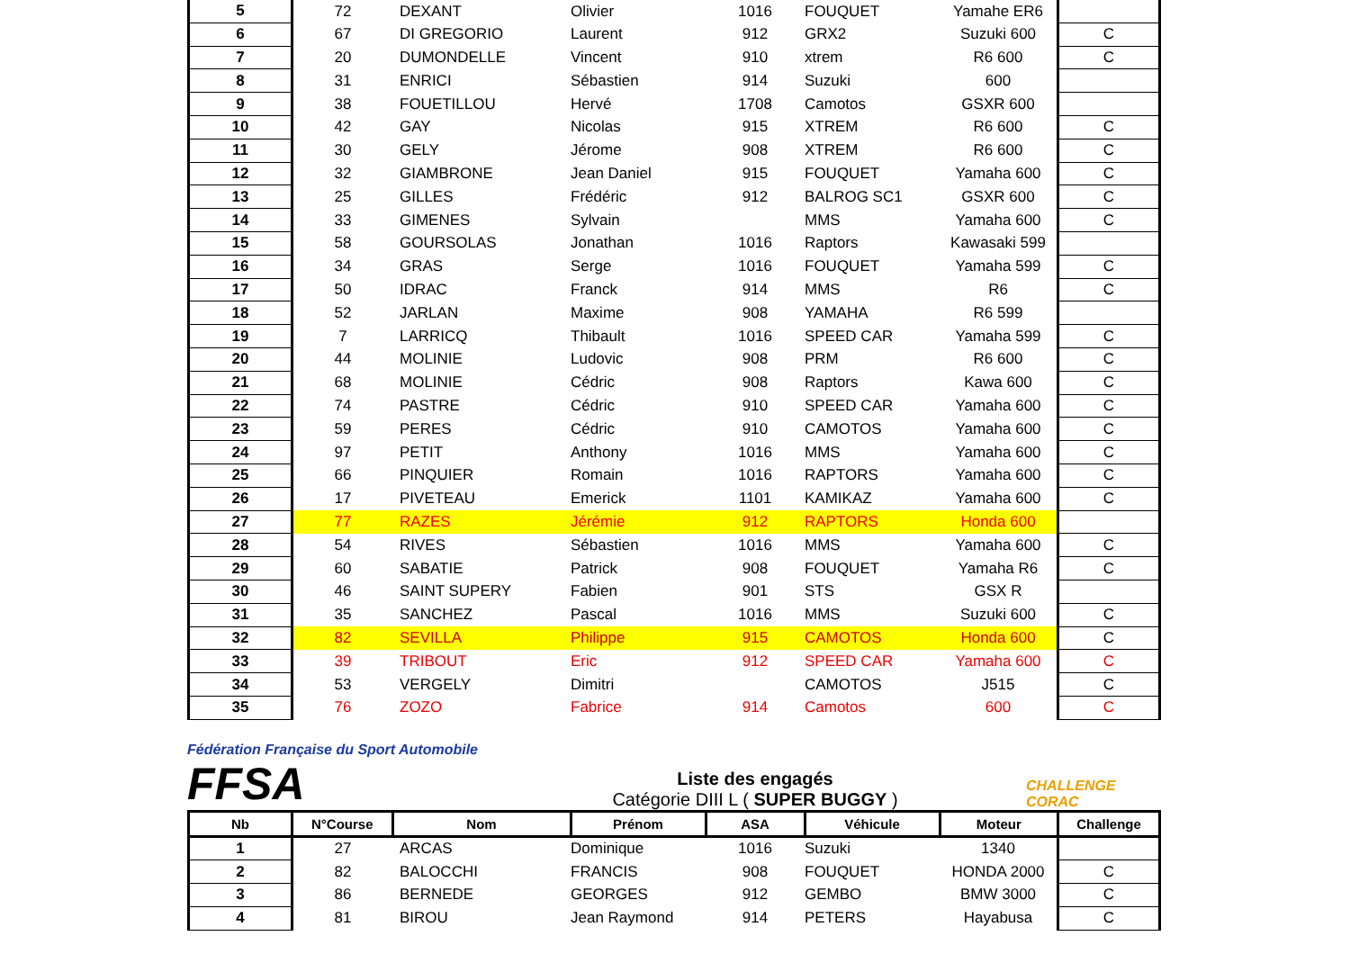| 5 | 72 | DEXANT | Olivier | 1016 | FOUQUET | Yamahe ER6 | |
| 6 | 67 | DI GREGORIO | Laurent | 912 | GRX2 | Suzuki 600 | C |
| 7 | 20 | DUMONDELLE | Vincent | 910 | xtrem | R6 600 | C |
| 8 | 31 | ENRICI | Sébastien | 914 | Suzuki | 600 | |
| 9 | 38 | FOUETILLOU | Hervé | 1708 | Camotos | GSXR 600 | |
| 10 | 42 | GAY | Nicolas | 915 | XTREM | R6 600 | C |
| 11 | 30 | GELY | Jérome | 908 | XTREM | R6 600 | C |
| 12 | 32 | GIAMBRONE | Jean Daniel | 915 | FOUQUET | Yamaha 600 | C |
| 13 | 25 | GILLES | Frédéric | 912 | BALROG SC1 | GSXR 600 | C |
| 14 | 33 | GIMENES | Sylvain | | MMS | Yamaha 600 | C |
| 15 | 58 | GOURSOLAS | Jonathan | 1016 | Raptors | Kawasaki 599 | |
| 16 | 34 | GRAS | Serge | 1016 | FOUQUET | Yamaha 599 | C |
| 17 | 50 | IDRAC | Franck | 914 | MMS | R6 | C |
| 18 | 52 | JARLAN | Maxime | 908 | YAMAHA | R6 599 | |
| 19 | 7 | LARRICQ | Thibault | 1016 | SPEED CAR | Yamaha 599 | C |
| 20 | 44 | MOLINIE | Ludovic | 908 | PRM | R6 600 | C |
| 21 | 68 | MOLINIE | Cédric | 908 | Raptors | Kawa 600 | C |
| 22 | 74 | PASTRE | Cédric | 910 | SPEED CAR | Yamaha 600 | C |
| 23 | 59 | PERES | Cédric | 910 | CAMOTOS | Yamaha 600 | C |
| 24 | 97 | PETIT | Anthony | 1016 | MMS | Yamaha 600 | C |
| 25 | 66 | PINQUIER | Romain | 1016 | RAPTORS | Yamaha 600 | C |
| 26 | 17 | PIVETEAU | Emerick | 1101 | KAMIKAZ | Yamaha 600 | C |
| 27 | 77 | RAZES | Jérémie | 912 | RAPTORS | Honda 600 | |
| 28 | 54 | RIVES | Sébastien | 1016 | MMS | Yamaha 600 | C |
| 29 | 60 | SABATIE | Patrick | 908 | FOUQUET | Yamaha R6 | C |
| 30 | 46 | SAINT SUPERY | Fabien | 901 | STS | GSX R | |
| 31 | 35 | SANCHEZ | Pascal | 1016 | MMS | Suzuki 600 | C |
| 32 | 82 | SEVILLA | Philippe | 915 | CAMOTOS | Honda 600 | C |
| 33 | 39 | TRIBOUT | Eric | 912 | SPEED CAR | Yamaha 600 | C |
| 34 | 53 | VERGELY | Dimitri | | CAMOTOS | J515 | C |
| 35 | 76 | ZOZO | Fabrice | 914 | Camotos | 600 | C |
Fédération Française du Sport Automobile FFSA
Liste des engagés
Catégorie DIII L ( SUPER BUGGY )
CHALLENGE CORAC
| Nb | N°Course | Nom | Prénom | ASA | Véhicule | Moteur | Challenge |
| --- | --- | --- | --- | --- | --- | --- | --- |
| 1 | 27 | ARCAS | Dominique | 1016 | Suzuki | 1340 | |
| 2 | 82 | BALOCCHI | FRANCIS | 908 | FOUQUET | HONDA 2000 | C |
| 3 | 86 | BERNEDE | GEORGES | 912 | GEMBO | BMW 3000 | C |
| 4 | 81 | BIROU | Jean Raymond | 914 | PETERS | Hayabusa | C |